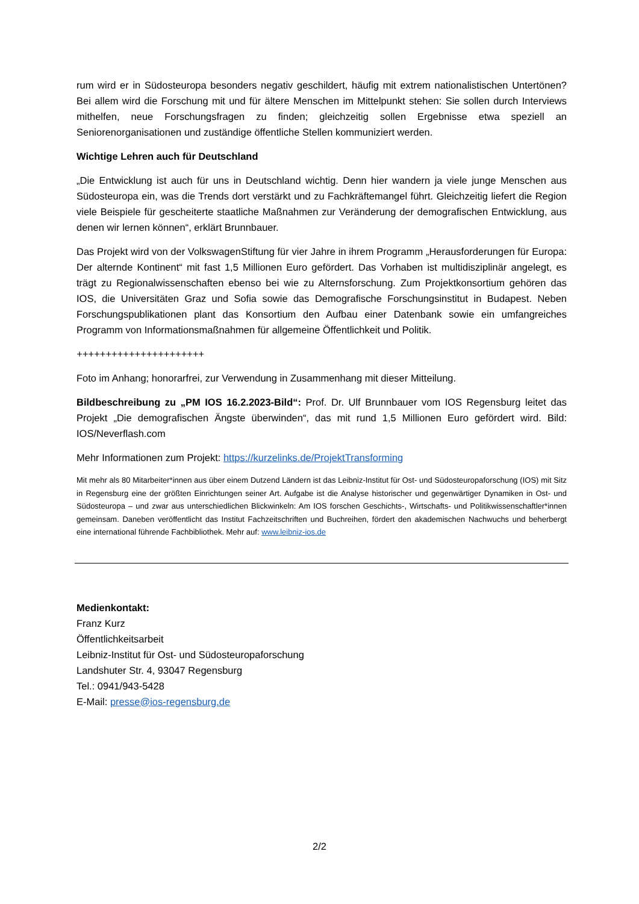rum wird er in Südosteuropa besonders negativ geschildert, häufig mit extrem nationalistischen Untertönen? Bei allem wird die Forschung mit und für ältere Menschen im Mittelpunkt stehen: Sie sollen durch Interviews mithelfen, neue Forschungsfragen zu finden; gleichzeitig sollen Ergebnisse etwa speziell an Seniorenorganisationen und zuständige öffentliche Stellen kommuniziert werden.
Wichtige Lehren auch für Deutschland
„Die Entwicklung ist auch für uns in Deutschland wichtig. Denn hier wandern ja viele junge Menschen aus Südosteuropa ein, was die Trends dort verstärkt und zu Fachkräftemangel führt. Gleichzeitig liefert die Region viele Beispiele für gescheiterte staatliche Maßnahmen zur Veränderung der demografischen Entwicklung, aus denen wir lernen können“, erklärt Brunnbauer.
Das Projekt wird von der VolkswagenStiftung für vier Jahre in ihrem Programm „Herausforderungen für Europa: Der alternde Kontinent“ mit fast 1,5 Millionen Euro gefördert. Das Vorhaben ist multidisziplinär angelegt, es trägt zu Regionalwissenschaften ebenso bei wie zu Alternsforschung. Zum Projektkonsortium gehören das IOS, die Universitäten Graz und Sofia sowie das Demografische Forschungsinstitut in Budapest. Neben Forschungspublikationen plant das Konsortium den Aufbau einer Datenbank sowie ein umfangreiches Programm von Informationsmaßnahmen für allgemeine Öffentlichkeit und Politik.
++++++++++++++++++++++
Foto im Anhang; honorarfrei, zur Verwendung in Zusammenhang mit dieser Mitteilung.
Bildbeschreibung zu „PM IOS 16.2.2023-Bild“: Prof. Dr. Ulf Brunnbauer vom IOS Regensburg leitet das Projekt „Die demografischen Ängste überwinden“, das mit rund 1,5 Millionen Euro gefördert wird. Bild: IOS/Neverflash.com
Mehr Informationen zum Projekt: https://kurzelinks.de/ProjektTransforming
Mit mehr als 80 Mitarbeiter*innen aus über einem Dutzend Ländern ist das Leibniz-Institut für Ost- und Südosteuropaforschung (IOS) mit Sitz in Regensburg eine der größten Einrichtungen seiner Art. Aufgabe ist die Analyse historischer und gegenwärtiger Dynamiken in Ost- und Südosteuropa – und zwar aus unterschiedlichen Blickwinkeln: Am IOS forschen Geschichts-, Wirtschafts- und Politikwissenschaftler*innen gemeinsam. Daneben veröffentlicht das Institut Fachzeitschriften und Buchreihen, fördert den akademischen Nachwuchs und beherbergt eine international führende Fachbibliothek. Mehr auf: www.leibniz-ios.de
Medienkontakt:
Franz Kurz
Öffentlichkeitsarbeit
Leibniz-Institut für Ost- und Südosteuropaforschung
Landshuter Str. 4, 93047 Regensburg
Tel.: 0941/943-5428
E-Mail: presse@ios-regensburg.de
2/2